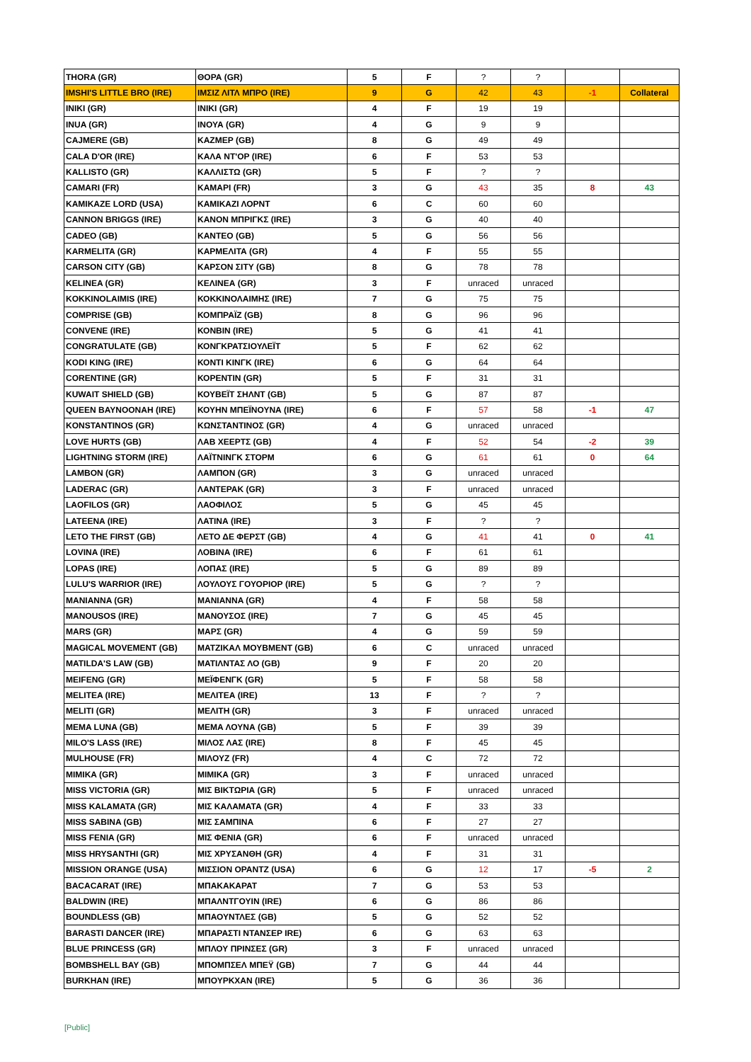| THORA (GR) | ΘΟΡΑ (GR) | 5 | F | ? | ? | | |
| IMSHI'S LITTLE BRO (IRE) | ΙΜΣΙΖ ΛΙΤΛ ΜΠΡΟ (IRE) | 9 | G | 42 | 43 | -1 | Collateral |
| INIKI (GR) | INIKI (GR) | 4 | F | 19 | 19 | | |
| INUA (GR) | ΙΝΟΥΑ (GR) | 4 | G | 9 | 9 | | |
| CAJMERE (GB) | ΚΑΖΜΕΡ (GB) | 8 | G | 49 | 49 | | |
| CALA D'OR (IRE) | ΚΑΛΑ ΝΤ'ΟΡ (IRE) | 6 | F | 53 | 53 | | |
| KALLISTO (GR) | ΚΑΛΛΙΣΤΩ (GR) | 5 | F | ? | ? | | |
| CAMARI (FR) | ΚΑΜΑΡΙ (FR) | 3 | G | 43 | 35 | 8 | 43 |
| KAMIKAZE LORD (USA) | ΚΑΜΙΚΑΖΙ ΛΟΡΝΤ | 6 | C | 60 | 60 | | |
| CANNON BRIGGS (IRE) | ΚΑΝΟΝ ΜΠΡΙΓΚΣ (IRE) | 3 | G | 40 | 40 | | |
| CADEO (GB) | ΚΑΝΤΕΟ (GB) | 5 | G | 56 | 56 | | |
| KARMELITA (GR) | ΚΑΡΜΕΛΙΤΑ (GR) | 4 | F | 55 | 55 | | |
| CARSON CITY (GB) | ΚΑΡΣΟΝ ΣΙΤΥ (GB) | 8 | G | 78 | 78 | | |
| KELINEA (GR) | ΚΕΛΙΝΕΑ (GR) | 3 | F | unraced | unraced | | |
| KOKKINOLAIMIS (IRE) | ΚΟΚΚΙΝΟΛΑΙΜΗΣ (IRE) | 7 | G | 75 | 75 | | |
| COMPRISE (GB) | ΚΟΜΠΡΑΪΖ (GB) | 8 | G | 96 | 96 | | |
| CONVENE (IRE) | ΚΟΝΒΙΝ (IRE) | 5 | G | 41 | 41 | | |
| CONGRATULATE (GB) | ΚΟΝΓΚΡΑΤΣΙΟΥΛΕΪΤ | 5 | F | 62 | 62 | | |
| KODI KING (IRE) | ΚΟΝΤΙ ΚΙΝΓΚ (IRE) | 6 | G | 64 | 64 | | |
| CORENTINE (GR) | ΚΟΡΕΝΤΙΝ (GR) | 5 | F | 31 | 31 | | |
| KUWAIT SHIELD (GB) | ΚΟΥΒΕΪΤ ΣΗΛΝΤ (GB) | 5 | G | 87 | 87 | | |
| QUEEN BAYNOONAH (IRE) | ΚΟΥΗΝ ΜΠΕΪΝΟΥΝΑ (IRE) | 6 | F | 57 | 58 | -1 | 47 |
| KONSTANTINOS (GR) | ΚΩΝΣΤΑΝΤΙΝΟΣ (GR) | 4 | G | unraced | unraced | | |
| LOVE HURTS (GB) | ΛΑΒ ΧΕΕΡΤΣ (GB) | 4 | F | 52 | 54 | -2 | 39 |
| LIGHTNING STORM (IRE) | ΛΑΪΤΝΙΝΓΚ ΣΤΟΡΜ | 6 | G | 61 | 61 | 0 | 64 |
| LAMBON (GR) | ΛΑΜΠΟΝ (GR) | 3 | G | unraced | unraced | | |
| LADERAC (GR) | ΛΑΝΤΕΡΑΚ (GR) | 3 | F | unraced | unraced | | |
| LAOFILOS (GR) | ΛΑΟΦΙΛΟΣ | 5 | G | 45 | 45 | | |
| LATEENA (IRE) | ΛΑΤΙΝΑ (IRE) | 3 | F | ? | ? | | |
| LETO THE FIRST (GB) | ΛΕΤΟ ΔΕ ΦΕΡΣΤ (GB) | 4 | G | 41 | 41 | 0 | 41 |
| LOVINA (IRE) | ΛΟΒΙΝΑ (IRE) | 6 | F | 61 | 61 | | |
| LOPAS (IRE) | ΛΟΠΑΣ (IRE) | 5 | G | 89 | 89 | | |
| LULU'S WARRIOR (IRE) | ΛΟΥΛΟΥΣ ΓΟΥΟΡΙΟΡ (IRE) | 5 | G | ? | ? | | |
| MANIANNA (GR) | MANIANNA (GR) | 4 | F | 58 | 58 | | |
| MANOUSOS (IRE) | ΜΑΝΟΥΣΟΣ (IRE) | 7 | G | 45 | 45 | | |
| MARS (GR) | ΜΑΡΣ (GR) | 4 | G | 59 | 59 | | |
| MAGICAL MOVEMENT (GB) | ΜΑΤΖΙΚΑΛ ΜΟΥΒΜΕΝΤ (GB) | 6 | C | unraced | unraced | | |
| MATILDA'S LAW (GB) | ΜΑΤΙΛΝΤΑΣ ΛΟ (GB) | 9 | F | 20 | 20 | | |
| MEIFENG (GR) | ΜΕΪΦΕΝΓΚ (GR) | 5 | F | 58 | 58 | | |
| MELITEA (IRE) | ΜΕΛΙΤΕΑ (IRE) | 13 | F | ? | ? | | |
| MELITI (GR) | ΜΕΛΙΤΗ (GR) | 3 | F | unraced | unraced | | |
| MEMA LUNA (GB) | ΜΕΜΑ ΛΟΥΝΑ (GB) | 5 | F | 39 | 39 | | |
| MILO'S LASS (IRE) | ΜΙΛΟΣ ΛΑΣ (IRE) | 8 | F | 45 | 45 | | |
| MULHOUSE (FR) | ΜΙΛΟΥΖ (FR) | 4 | C | 72 | 72 | | |
| MIMIKA (GR) | ΜΙΜΙΚΑ (GR) | 3 | F | unraced | unraced | | |
| MISS VICTORIA (GR) | ΜΙΣ ΒΙΚΤΩΡΙΑ (GR) | 5 | F | unraced | unraced | | |
| MISS KALAMATA (GR) | ΜΙΣ ΚΑΛΑΜΑΤΑ (GR) | 4 | F | 33 | 33 | | |
| MISS SABINA (GB) | ΜΙΣ ΣΑΜΠΙΝΑ | 6 | F | 27 | 27 | | |
| MISS FENIA (GR) | ΜΙΣ ΦΕΝΙΑ (GR) | 6 | F | unraced | unraced | | |
| MISS HRYSANTHI (GR) | ΜΙΣ ΧΡΥΣΑΝΘΗ (GR) | 4 | F | 31 | 31 | | |
| MISSION ORANGE (USA) | ΜΙΣΣΙΟΝ ΟΡΑΝΤΖ (USA) | 6 | G | 12 | 17 | -5 | 2 |
| BACACARAT (IRE) | ΜΠΑΚΑΚΑΡΑΤ | 7 | G | 53 | 53 | | |
| BALDWIN (IRE) | ΜΠΑΛΝΤΓΟΥΙΝ (IRE) | 6 | G | 86 | 86 | | |
| BOUNDLESS (GB) | ΜΠΑΟΥΝΤΛΕΣ (GB) | 5 | G | 52 | 52 | | |
| BARASTI DANCER (IRE) | ΜΠΑΡΑΣΤΙ ΝΤΑΝΣΕΡ IRE) | 6 | G | 63 | 63 | | |
| BLUE PRINCESS (GR) | ΜΠΛΟΥ ΠΡΙΝΣΕΣ (GR) | 3 | F | unraced | unraced | | |
| BOMBSHELL BAY (GB) | ΜΠΟΜΠΣΕΛ ΜΠΕΫ (GB) | 7 | G | 44 | 44 | | |
| BURKHAN (IRE) | ΜΠΟΥΡΚΧΑΝ (IRE) | 5 | G | 36 | 36 | | |
[Public]